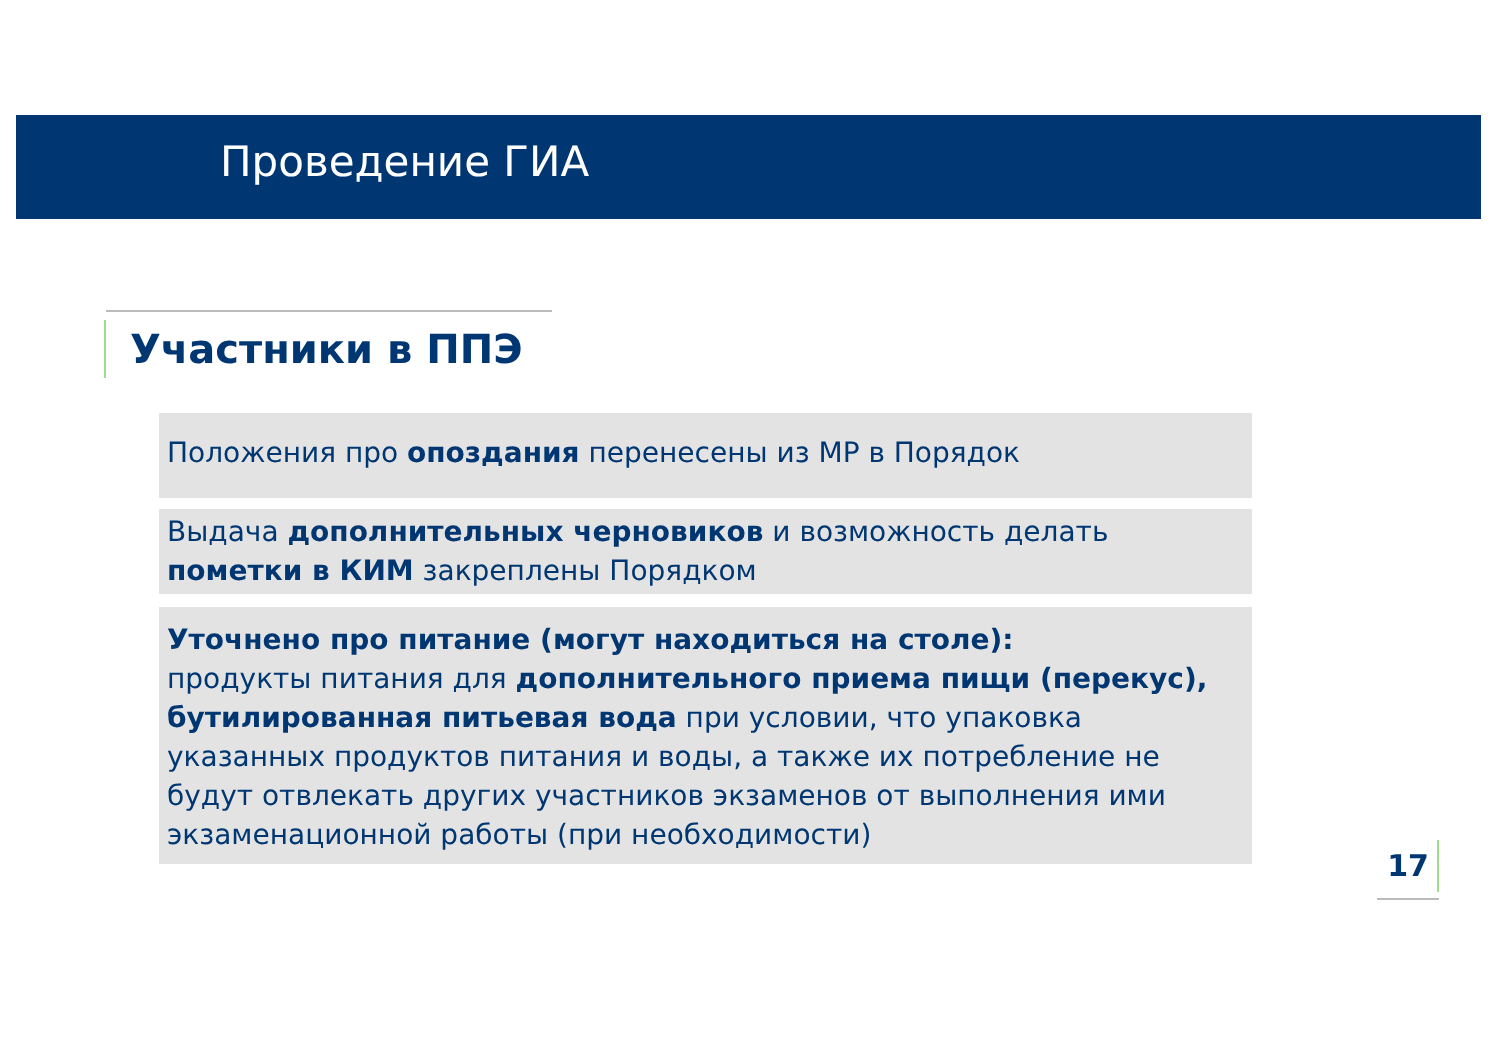Проведение ГИА
Участники в ППЭ
Положения про опоздания перенесены из МР в Порядок
Выдача дополнительных черновиков и возможность делать пометки в КИМ закреплены Порядком
Уточнено про питание (могут находиться на столе):
продукты питания для дополнительного приема пищи (перекус), бутилированная питьевая вода при условии, что упаковка указанных продуктов питания и воды, а также их потребление не будут отвлекать других участников экзаменов от выполнения ими экзаменационной работы (при необходимости)
17